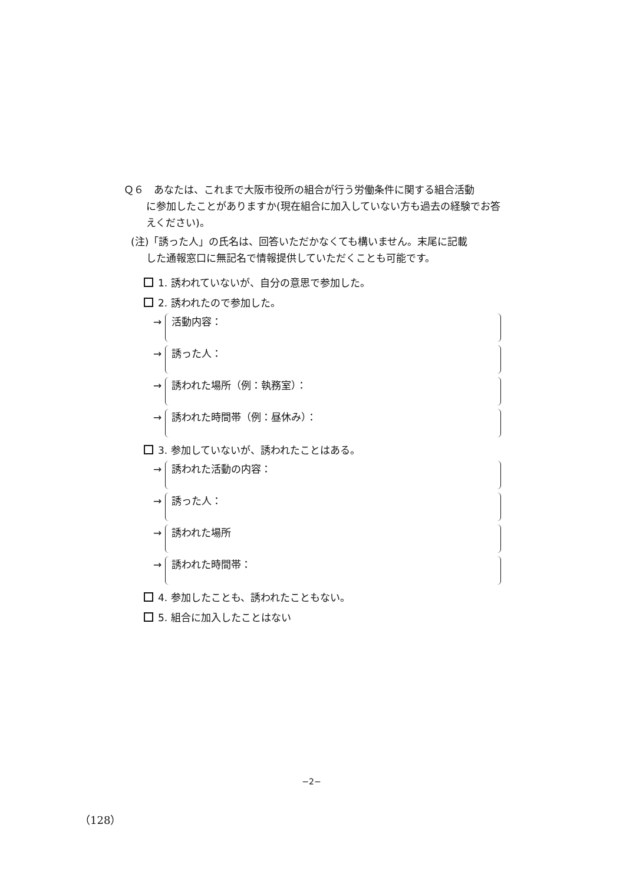Ｑ６　あなたは、これまで大阪市役所の組合が行う労働条件に関する組合活動
に参加したことがありますか(現在組合に加入していない方も過去の経験でお答えください)。
(注)「誘った人」の氏名は、回答いただかなくても構いません。末尾に記載
した通報窓口に無記名で情報提供していただくことも可能です。
1. 誘われていないが、自分の意思で参加した。
2. 誘われたので参加した。
→
活動内容：
→
誘った人：
→
誘われた場所（例：執務室）：
→
誘われた時間帯（例：昼休み）：
3. 参加していないが、誘われたことはある。
→
誘われた活動の内容：
→
誘った人：
→
誘われた場所
→
誘われた時間帯：
4. 参加したことも、誘われたこともない。
5. 組合に加入したことはない
−2−
（128）